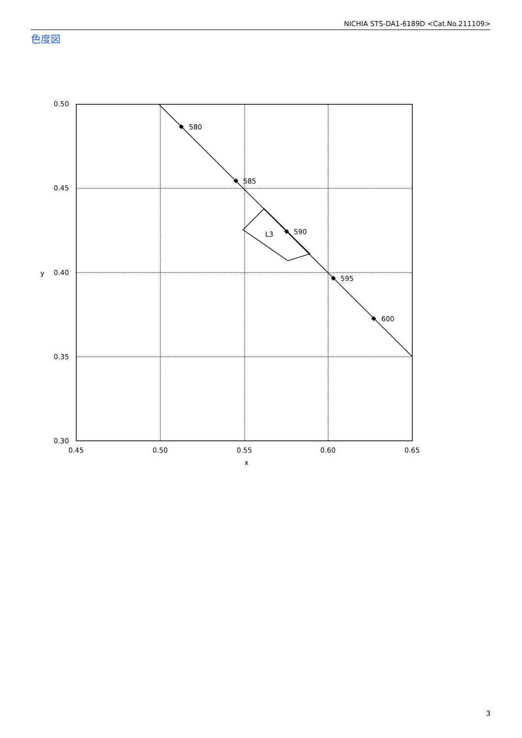NICHIA STS-DA1-6189D <Cat.No.211109>
色度図
580
585
590
595
600
L3
0.50
0.45
0.40
0.35
0.30
0.45
0.50
0.55
0.60
0.65
x
y
3